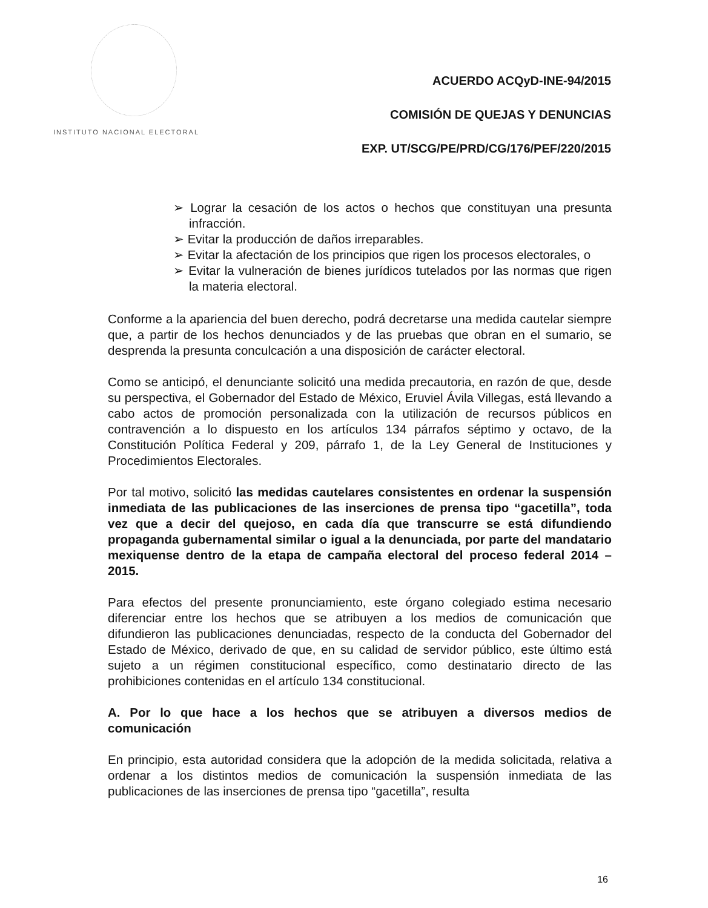INSTITUTO NACIONAL ELECTORAL
ACUERDO ACQyD-INE-94/2015
COMISIÓN DE QUEJAS Y DENUNCIAS
EXP. UT/SCG/PE/PRD/CG/176/PEF/220/2015
➢ Lograr la cesación de los actos o hechos que constituyan una presunta infracción.
➢ Evitar la producción de daños irreparables.
➢ Evitar la afectación de los principios que rigen los procesos electorales, o
➢ Evitar la vulneración de bienes jurídicos tutelados por las normas que rigen la materia electoral.
Conforme a la apariencia del buen derecho, podrá decretarse una medida cautelar siempre que, a partir de los hechos denunciados y de las pruebas que obran en el sumario, se desprenda la presunta conculcación a una disposición de carácter electoral.
Como se anticipó, el denunciante solicitó una medida precautoria, en razón de que, desde su perspectiva, el Gobernador del Estado de México, Eruviel Ávila Villegas, está llevando a cabo actos de promoción personalizada con la utilización de recursos públicos en contravención a lo dispuesto en los artículos 134 párrafos séptimo y octavo, de la Constitución Política Federal y 209, párrafo 1, de la Ley General de Instituciones y Procedimientos Electorales.
Por tal motivo, solicitó las medidas cautelares consistentes en ordenar la suspensión inmediata de las publicaciones de las inserciones de prensa tipo “gacetilla”, toda vez que a decir del quejoso, en cada día que transcurre se está difundiendo propaganda gubernamental similar o igual a la denunciada, por parte del mandatario mexiquense dentro de la etapa de campaña electoral del proceso federal 2014 – 2015.
Para efectos del presente pronunciamiento, este órgano colegiado estima necesario diferenciar entre los hechos que se atribuyen a los medios de comunicación que difundieron las publicaciones denunciadas, respecto de la conducta del Gobernador del Estado de México, derivado de que, en su calidad de servidor público, este último está sujeto a un régimen constitucional específico, como destinatario directo de las prohibiciones contenidas en el artículo 134 constitucional.
A. Por lo que hace a los hechos que se atribuyen a diversos medios de comunicación
En principio, esta autoridad considera que la adopción de la medida solicitada, relativa a ordenar a los distintos medios de comunicación la suspensión inmediata de las publicaciones de las inserciones de prensa tipo “gacetilla”, resulta
16